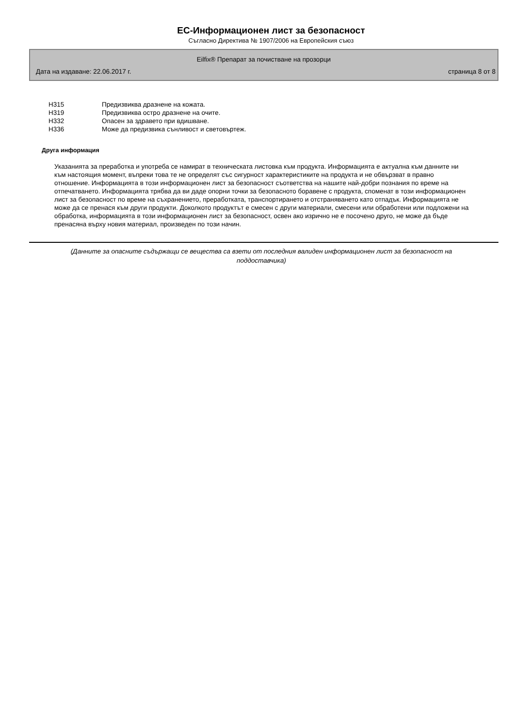ЕС-Информационен лист за безопасност
Съгласно Директива № 1907/2006 на Европейския съюз
Eilfix® Препарат за почистване на прозорци
Дата на издаване: 22.06.2017 г. страница 8 от 8
H315 Предизвиква дразнене на кожата.
H319 Предизвиква остро дразнене на очите.
H332 Опасен за здравето при вдишване.
H336 Може да предизвика сънливост и световъртеж.
Друга информация
Указанията за преработка и употреба се намират в техническата листовка към продукта. Информацията е актуална към данните ни към настоящия момент, въпреки това те не определят със сигурност характеристиките на продукта и не обвързват в правно отношение. Информацията в този информационен лист за безопасност съответства на нашите най-добри познания по време на отпечатването. Информацията трябва да ви даде опорни точки за безопасното боравене с продукта, споменат в този информационен лист за безопасност по време на съхранението, преработката, транспортирането и отстраняването като отпадък. Информацията не може да се пренася към други продукти. Доколкото продуктът е смесен с други материали, смесени или обработени или подложени на обработка, информацията в този информационен лист за безопасност, освен ако изрично не е посочено друго, не може да бъде пренасяна върху новия материал, произведен по този начин.
(Данните за опасните съдържащи се вещества са взети от последния валиден информационен лист за безопасност на поддоставчика)